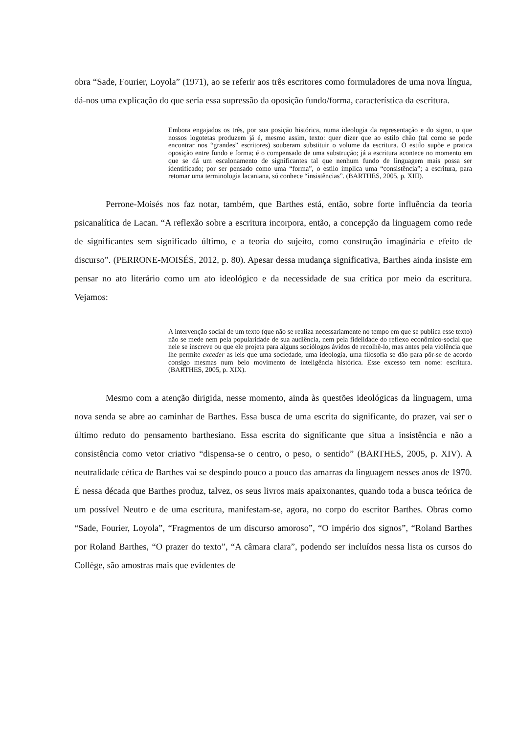obra “Sade, Fourier, Loyola” (1971), ao se referir aos três escritores como formuladores de uma nova língua, dá-nos uma explicação do que seria essa supressão da oposição fundo/forma, característica da escritura.
Embora engajados os três, por sua posição histórica, numa ideologia da representação e do signo, o que nossos logotetas produzem já é, mesmo assim, texto: quer dizer que ao estilo chão (tal como se pode encontrar nos “grandes” escritores) souberam substituir o volume da escritura. O estilo supõe e pratica oposição entre fundo e forma; é o compensado de uma substrução; já a escritura acontece no momento em que se dá um escalonamento de significantes tal que nenhum fundo de linguagem mais possa ser identificado; por ser pensado como uma “forma”, o estilo implica uma “consistência”; a escritura, para retomar uma terminologia lacaniana, só conhece “insistências”. (BARTHES, 2005, p. XIII).
Perrone-Moisés nos faz notar, também, que Barthes está, então, sobre forte influência da teoria psicanalítica de Lacan. “A reflexão sobre a escritura incorpora, então, a concepção da linguagem como rede de significantes sem significado último, e a teoria do sujeito, como construção imaginária e efeito de discurso”. (PERRONE-MOISÉS, 2012, p. 80). Apesar dessa mudança significativa, Barthes ainda insiste em pensar no ato literário como um ato ideológico e da necessidade de sua crítica por meio da escritura. Vejamos:
A intervenção social de um texto (que não se realiza necessariamente no tempo em que se publica esse texto) não se mede nem pela popularidade de sua audiência, nem pela fidelidade do reflexo econômico-social que nele se inscreve ou que ele projeta para alguns sociólogos ávidos de recolhê-lo, mas antes pela violência que lhe permite exceder as leis que uma sociedade, uma ideologia, uma filosofia se dão para pôr-se de acordo consigo mesmas num belo movimento de inteligência histórica. Esse excesso tem nome: escritura. (BARTHES, 2005, p. XIX).
Mesmo com a atenção dirigida, nesse momento, ainda às questões ideológicas da linguagem, uma nova senda se abre ao caminhar de Barthes. Essa busca de uma escrita do significante, do prazer, vai ser o último reduto do pensamento barthesiano. Essa escrita do significante que situa a insistência e não a consistência como vetor criativo “dispensa-se o centro, o peso, o sentido” (BARTHES, 2005, p. XIV). A neutralidade cética de Barthes vai se despindo pouco a pouco das amarras da linguagem nesses anos de 1970. É nessa década que Barthes produz, talvez, os seus livros mais apaixonantes, quando toda a busca teórica de um possível Neutro e de uma escritura, manifestam-se, agora, no corpo do escritor Barthes. Obras como “Sade, Fourier, Loyola”, “Fragmentos de um discurso amoroso”, “O império dos signos”, “Roland Barthes por Roland Barthes, “O prazer do texto”, “A câmara clara”, podendo ser incluídos nessa lista os cursos do Collège, são amostras mais que evidentes de